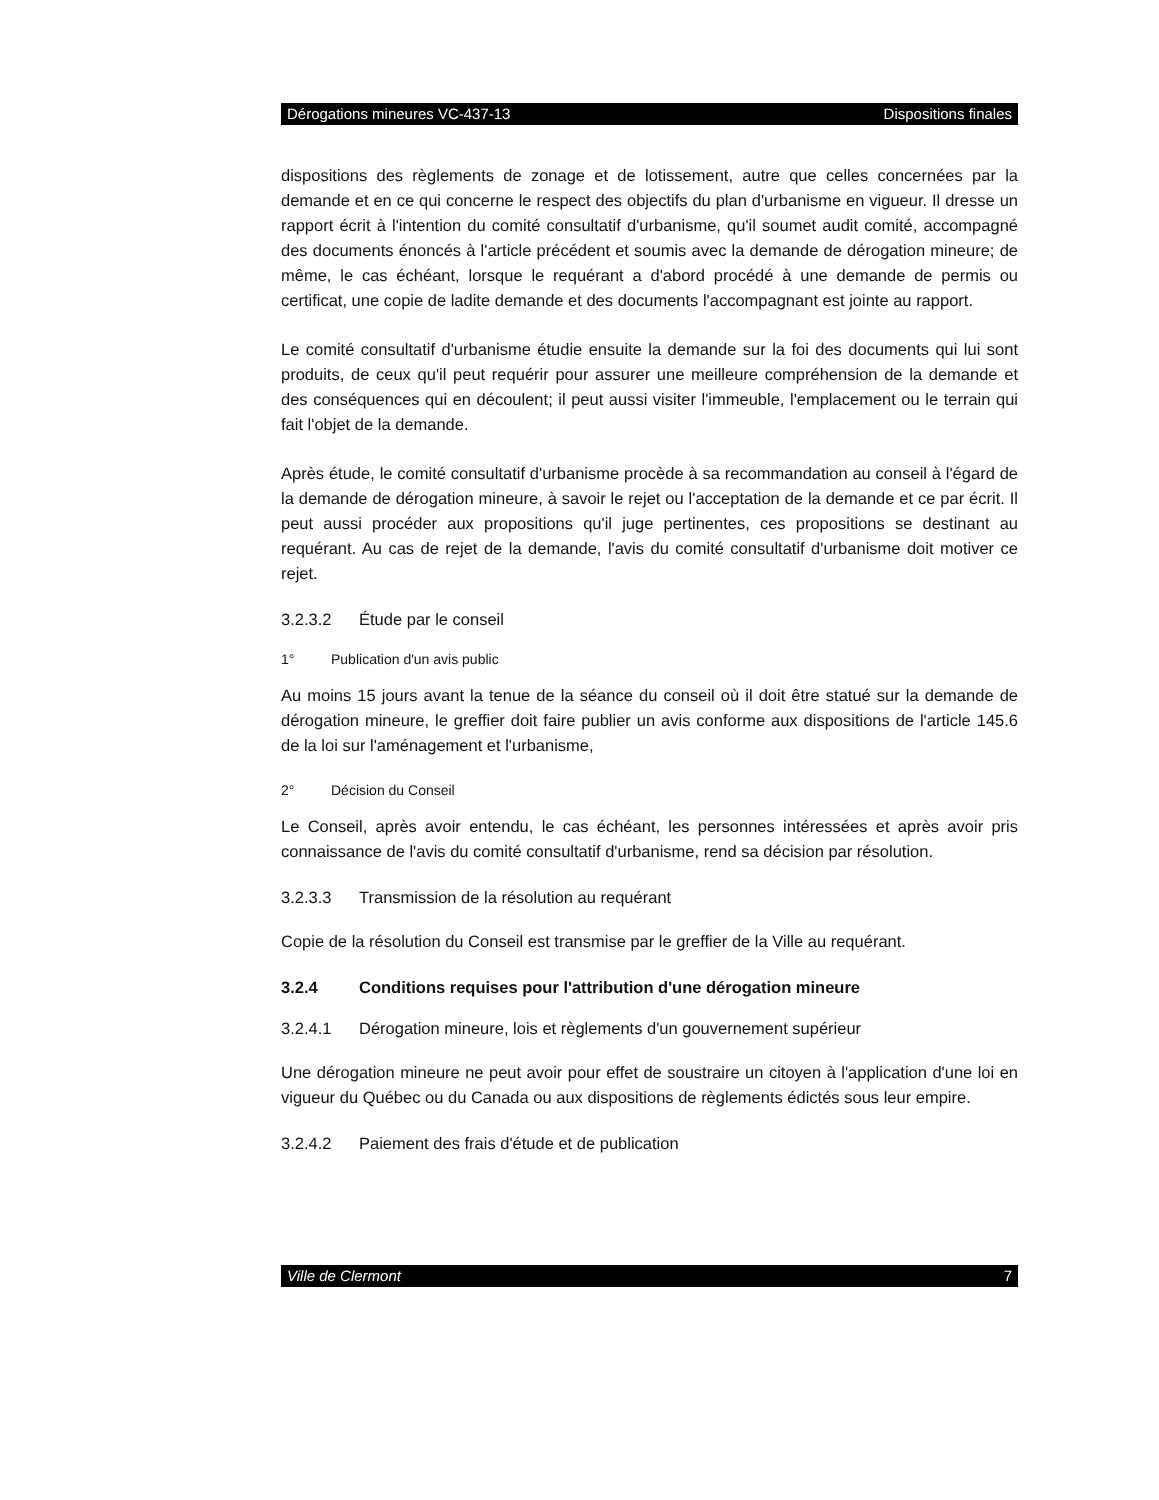Dérogations mineures VC-437-13 Dispositions finales
dispositions des règlements de zonage et de lotissement, autre que celles concernées par la demande et en ce qui concerne le respect des objectifs du plan d'urbanisme en vigueur. Il dresse un rapport écrit à l'intention du comité consultatif d'urbanisme, qu'il soumet audit comité, accompagné des documents énoncés à l'article précédent et soumis avec la demande de dérogation mineure; de même, le cas échéant, lorsque le requérant a d'abord procédé à une demande de permis ou certificat, une copie de ladite demande et des documents l'accompagnant est jointe au rapport.
Le comité consultatif d'urbanisme étudie ensuite la demande sur la foi des documents qui lui sont produits, de ceux qu'il peut requérir pour assurer une meilleure compréhension de la demande et des conséquences qui en découlent; il peut aussi visiter l'immeuble, l'emplacement ou le terrain qui fait l'objet de la demande.
Après étude, le comité consultatif d'urbanisme procède à sa recommandation au conseil à l'égard de la demande de dérogation mineure, à savoir le rejet ou l'acceptation de la demande et ce par écrit. Il peut aussi procéder aux propositions qu'il juge pertinentes, ces propositions se destinant au requérant. Au cas de rejet de la demande, l'avis du comité consultatif d'urbanisme doit motiver ce rejet.
3.2.3.2 Étude par le conseil
1° Publication d'un avis public
Au moins 15 jours avant la tenue de la séance du conseil où il doit être statué sur la demande de dérogation mineure, le greffier doit faire publier un avis conforme aux dispositions de l'article 145.6 de la loi sur l'aménagement et l'urbanisme,
2° Décision du Conseil
Le Conseil, après avoir entendu, le cas échéant, les personnes intéressées et après avoir pris connaissance de l'avis du comité consultatif d'urbanisme, rend sa décision par résolution.
3.2.3.3 Transmission de la résolution au requérant
Copie de la résolution du Conseil est transmise par le greffier de la Ville au requérant.
3.2.4 Conditions requises pour l'attribution d'une dérogation mineure
3.2.4.1 Dérogation mineure, lois et règlements d'un gouvernement supérieur
Une dérogation mineure ne peut avoir pour effet de soustraire un citoyen à l'application d'une loi en vigueur du Québec ou du Canada ou aux dispositions de règlements édictés sous leur empire.
3.2.4.2 Paiement des frais d'étude et de publication
Ville de Clermont 7